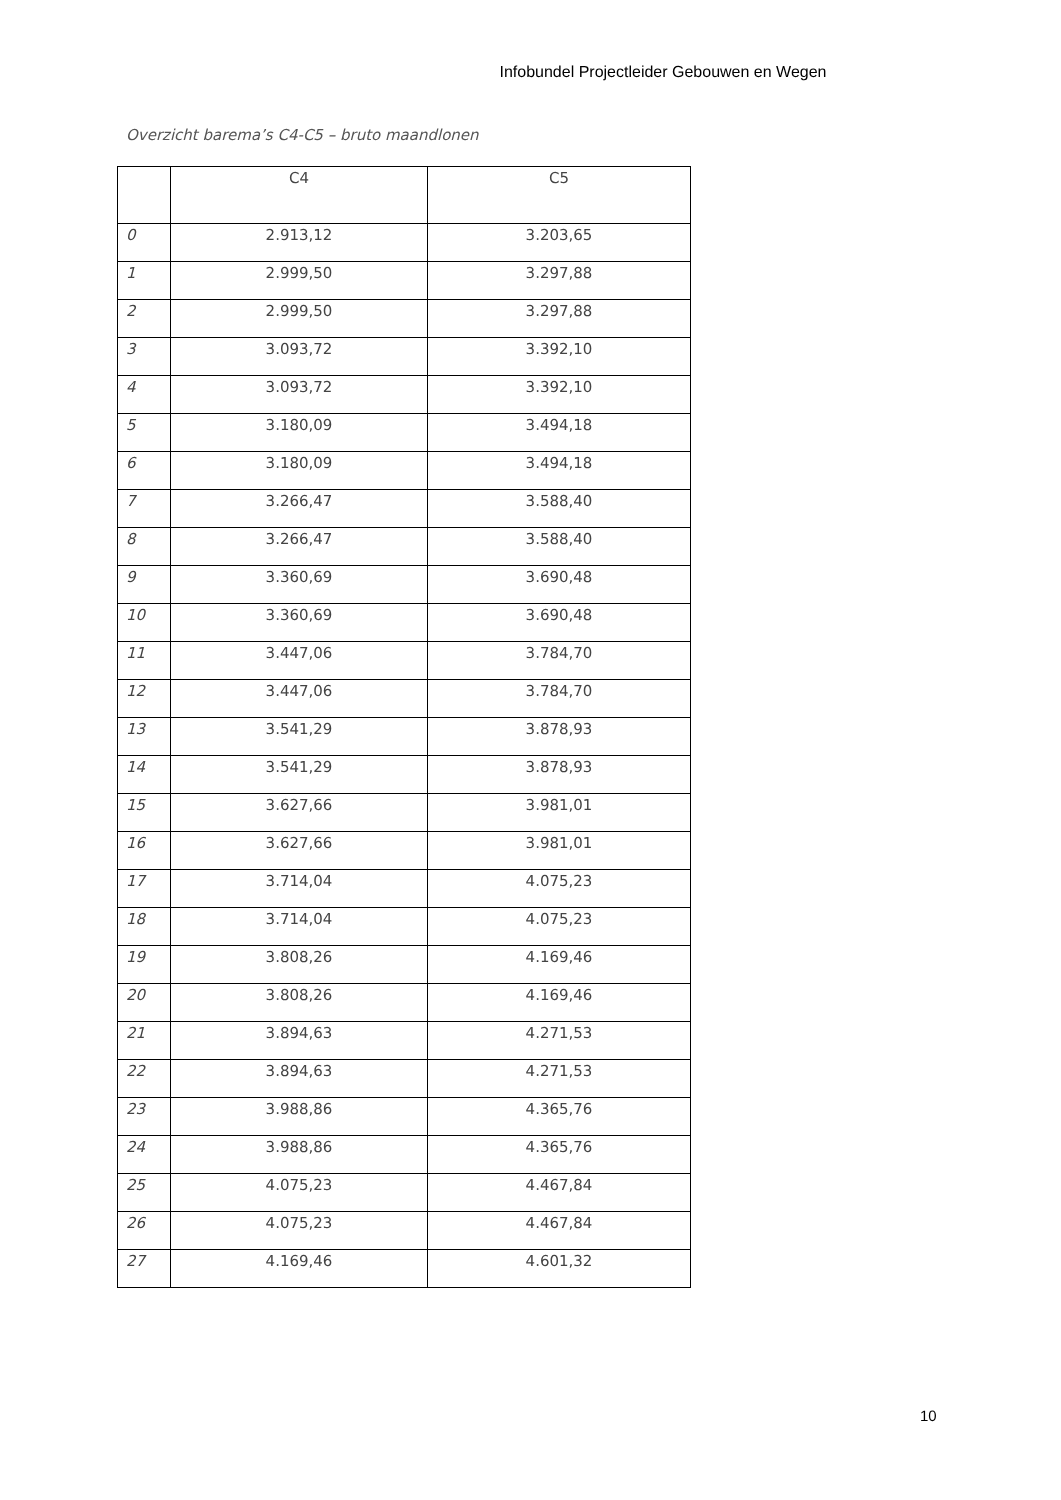Infobundel Projectleider Gebouwen en Wegen
Overzicht barema’s C4-C5 – bruto maandlonen
| | C4 | C5 |
| --- | --- | --- |
| 0 | 2.913,12 | 3.203,65 |
| 1 | 2.999,50 | 3.297,88 |
| 2 | 2.999,50 | 3.297,88 |
| 3 | 3.093,72 | 3.392,10 |
| 4 | 3.093,72 | 3.392,10 |
| 5 | 3.180,09 | 3.494,18 |
| 6 | 3.180,09 | 3.494,18 |
| 7 | 3.266,47 | 3.588,40 |
| 8 | 3.266,47 | 3.588,40 |
| 9 | 3.360,69 | 3.690,48 |
| 10 | 3.360,69 | 3.690,48 |
| 11 | 3.447,06 | 3.784,70 |
| 12 | 3.447,06 | 3.784,70 |
| 13 | 3.541,29 | 3.878,93 |
| 14 | 3.541,29 | 3.878,93 |
| 15 | 3.627,66 | 3.981,01 |
| 16 | 3.627,66 | 3.981,01 |
| 17 | 3.714,04 | 4.075,23 |
| 18 | 3.714,04 | 4.075,23 |
| 19 | 3.808,26 | 4.169,46 |
| 20 | 3.808,26 | 4.169,46 |
| 21 | 3.894,63 | 4.271,53 |
| 22 | 3.894,63 | 4.271,53 |
| 23 | 3.988,86 | 4.365,76 |
| 24 | 3.988,86 | 4.365,76 |
| 25 | 4.075,23 | 4.467,84 |
| 26 | 4.075,23 | 4.467,84 |
| 27 | 4.169,46 | 4.601,32 |
10